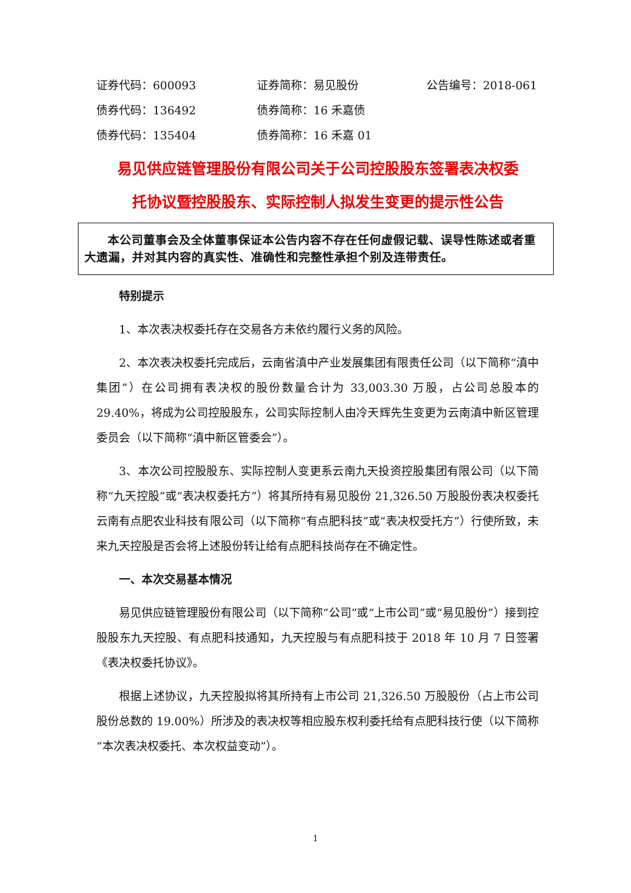证券代码：600093 证券简称：易见股份 公告编号：2018-061
债券代码：136492 债券简称：16 禾嘉债
债券代码：135404 债券简称：16 禾嘉 01
易见供应链管理股份有限公司关于公司控股股东签署表决权委
托协议暨控股股东、实际控制人拟发生变更的提示性公告
本公司董事会及全体董事保证本公告内容不存在任何虚假记载、误导性陈述或者重大遗漏，并对其内容的真实性、准确性和完整性承担个别及连带责任。
特别提示
1、本次表决权委托存在交易各方未依约履行义务的风险。
2、本次表决权委托完成后，云南省滇中产业发展集团有限责任公司（以下简称“滇中集团”）在公司拥有表决权的股份数量合计为 33,003.30 万股，占公司总股本的 29.40%，将成为公司控股股东，公司实际控制人由冷天辉先生变更为云南滇中新区管理委员会（以下简称“滇中新区管委会”）。
3、本次公司控股股东、实际控制人变更系云南九天投资控股集团有限公司（以下简称“九天控股”或“表决权委托方”）将其所持有易见股份 21,326.50 万股股份表决权委托云南有点肥农业科技有限公司（以下简称“有点肥科技”或“表决权受托方”）行使所致，未来九天控股是否会将上述股份转让给有点肥科技尚存在不确定性。
一、本次交易基本情况
易见供应链管理股份有限公司（以下简称“公司”或“上市公司”或“易见股份”）接到控股股东九天控股、有点肥科技通知，九天控股与有点肥科技于 2018 年 10 月 7 日签署《表决权委托协议》。
根据上述协议，九天控股拟将其所持有上市公司 21,326.50 万股股份（占上市公司股份总数的 19.00%）所涉及的表决权等相应股东权利委托给有点肥科技行使（以下简称“本次表决权委托、本次权益变动”）。
1